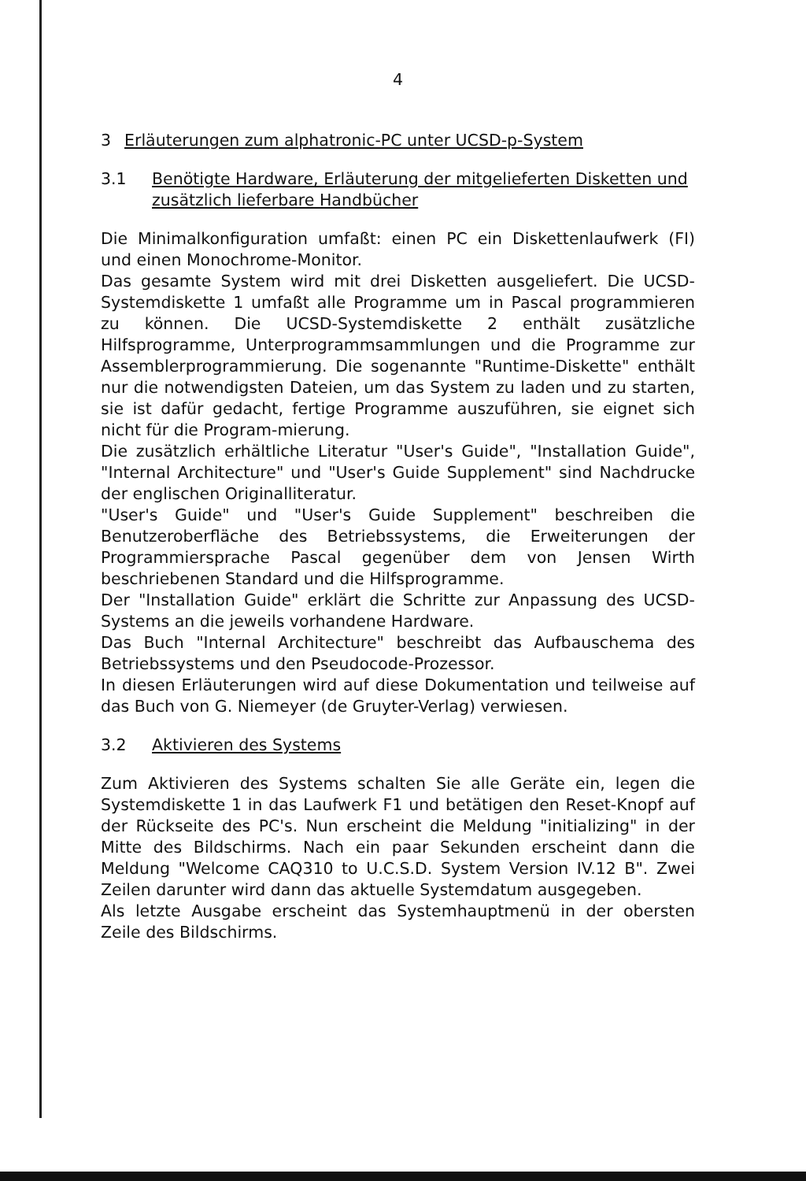4
3 Erläuterungen zum alphatronic-PC unter UCSD-p-System
3.1 Benötigte Hardware, Erläuterung der mitgelieferten Disketten und zusätzlich lieferbare Handbücher
Die Minimalkonfiguration umfaßt: einen PC ein Diskettenlaufwerk (FI) und einen Monochrome-Monitor.
Das gesamte System wird mit drei Disketten ausgeliefert. Die UCSD-Systemdiskette 1 umfaßt alle Programme um in Pascal programmieren zu können. Die UCSD-Systemdiskette 2 enthält zusätzliche Hilfsprogramme, Unterprogrammsammlungen und die Programme zur Assemblerprogrammierung. Die sogenannte "Runtime-Diskette" enthält nur die notwendigsten Dateien, um das System zu laden und zu starten, sie ist dafür gedacht, fertige Programme auszuführen, sie eignet sich nicht für die Program-mierung.
Die zusätzlich erhältliche Literatur "User's Guide", "Installation Guide", "Internal Architecture" und "User's Guide Supplement" sind Nachdrucke der englischen Originalliteratur.
"User's Guide" und "User's Guide Supplement" beschreiben die Benutzeroberfläche des Betriebssystems, die Erweiterungen der Programmiersprache Pascal gegenüber dem von Jensen Wirth beschriebenen Standard und die Hilfsprogramme.
Der "Installation Guide" erklärt die Schritte zur Anpassung des UCSD-Systems an die jeweils vorhandene Hardware.
Das Buch "Internal Architecture" beschreibt das Aufbauschema des Betriebssystems und den Pseudocode-Prozessor.
In diesen Erläuterungen wird auf diese Dokumentation und teilweise auf das Buch von G. Niemeyer (de Gruyter-Verlag) verwiesen.
3.2 Aktivieren des Systems
Zum Aktivieren des Systems schalten Sie alle Geräte ein, legen die Systemdiskette 1 in das Laufwerk F1 und betätigen den Reset-Knopf auf der Rückseite des PC's. Nun erscheint die Meldung "initializing" in der Mitte des Bildschirms. Nach ein paar Sekunden erscheint dann die Meldung "Welcome CAQ310 to U.C.S.D. System Version IV.12 B". Zwei Zeilen darunter wird dann das aktuelle Systemdatum ausgegeben.
Als letzte Ausgabe erscheint das Systemhauptmenü in der obersten Zeile des Bildschirms.